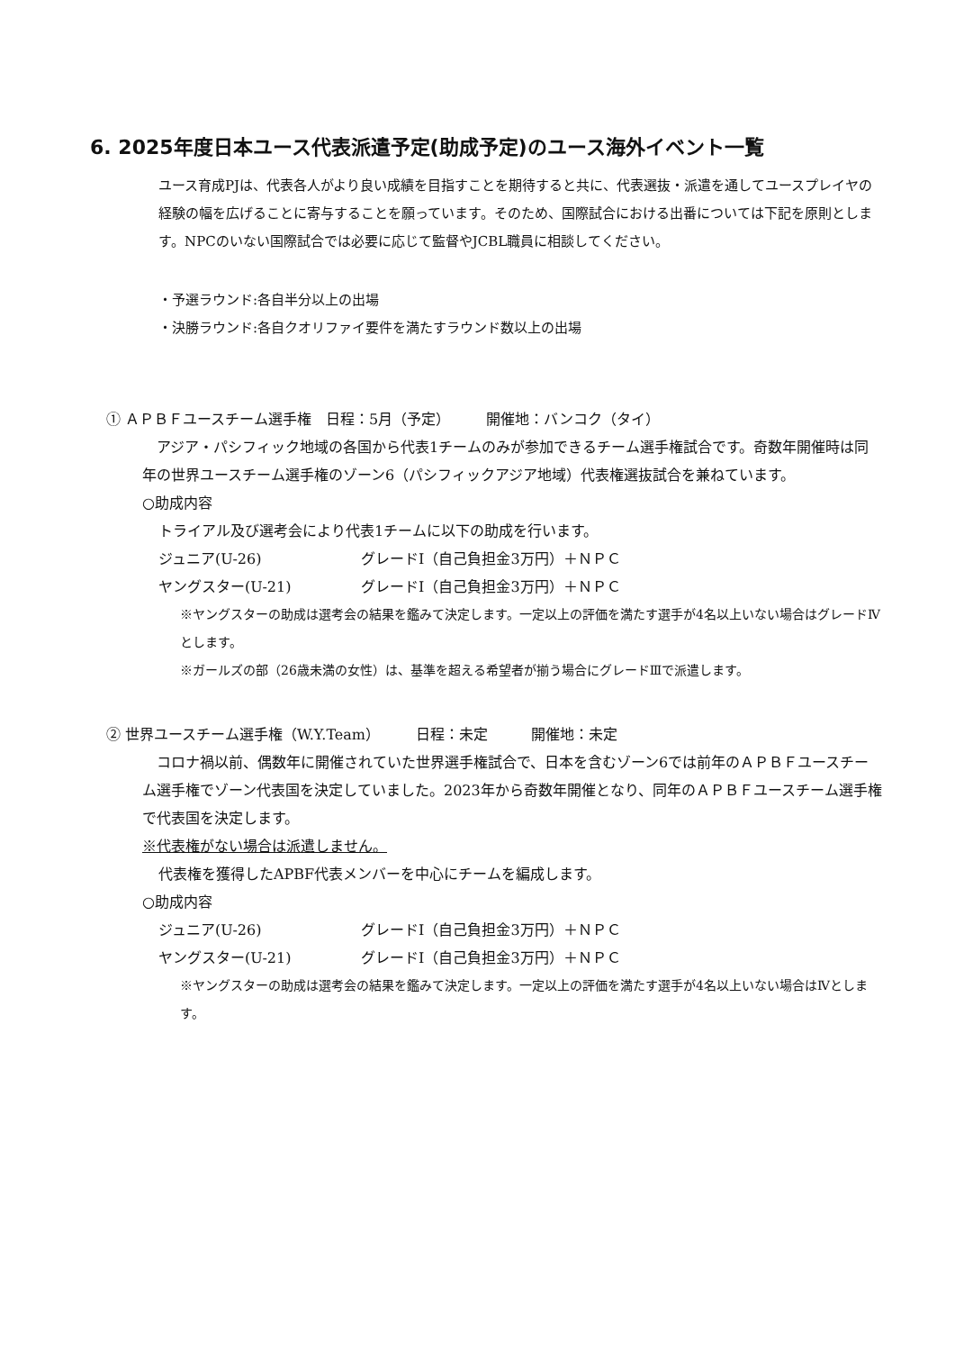6. 2025年度日本ユース代表派遣予定(助成予定)のユース海外イベント一覧
ユース育成PJは、代表各人がより良い成績を目指すことを期待すると共に、代表選抜・派遣を通してユースプレイヤの経験の幅を広げることに寄与することを願っています。そのため、国際試合における出番については下記を原則とします。NPCのいない国際試合では必要に応じて監督やJCBL職員に相談してください。
・予選ラウンド:各自半分以上の出場
・決勝ラウンド:各自クオリファイ要件を満たすラウンド数以上の出場
① ＡＰＢＦユースチーム選手権　日程：5月（予定）　　　開催地：バンコク（タイ）
　アジア・パシフィック地域の各国から代表1チームのみが参加できるチーム選手権試合です。奇数年開催時は同年の世界ユースチーム選手権のゾーン6（パシフィックアジア地域）代表権選抜試合を兼ねています。
○助成内容
トライアル及び選考会により代表1チームに以下の助成を行います。
ジュニア(U-26) グレードⅠ（自己負担金3万円）＋ＮＰＣ
ヤングスター(U-21) グレードⅠ（自己負担金3万円）＋ＮＰＣ
※ヤングスターの助成は選考会の結果を鑑みて決定します。一定以上の評価を満たす選手が4名以上いない場合はグレードⅣとします。
※ガールズの部（26歳未満の女性）は、基準を超える希望者が揃う場合にグレードⅢで派遣します。
② 世界ユースチーム選手権（W.Y.Team）　　　日程：未定　　　開催地：未定
　コロナ禍以前、偶数年に開催されていた世界選手権試合で、日本を含むゾーン6では前年のＡＰＢＦユースチーム選手権でゾーン代表国を決定していました。2023年から奇数年開催となり、同年のＡＰＢＦユースチーム選手権で代表国を決定します。
※代表権がない場合は派遣しません。
代表権を獲得したAPBF代表メンバーを中心にチームを編成します。
○助成内容
ジュニア(U-26) グレードⅠ（自己負担金3万円）＋ＮＰＣ
ヤングスター(U-21) グレードⅠ（自己負担金3万円）＋ＮＰＣ
※ヤングスターの助成は選考会の結果を鑑みて決定します。一定以上の評価を満たす選手が4名以上いない場合はⅣとします。